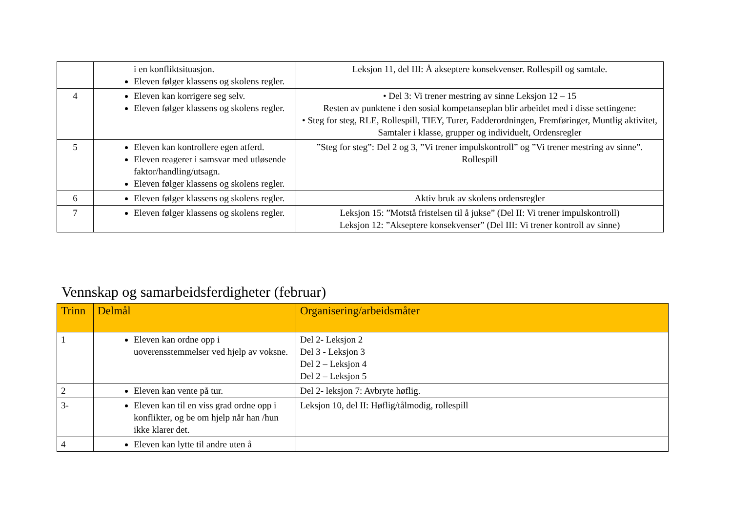| | i en konfliktsituasjon. Eleven følger klassens og skolens regler. | Leksjon 11, del III: Å akseptere konsekvenser. Rollespill og samtale. |
| 4 | Eleven kan korrigere seg selv. Eleven følger klassens og skolens regler. | • Del 3: Vi trener mestring av sinne Leksjon 12 – 15 Resten av punktene i den sosial kompetanseplan blir arbeidet med i disse settingene: • Steg for steg, RLE, Rollespill, TIEY, Turer, Fadderordningen, Fremføringer, Muntlig aktivitet, Samtaler i klasse, grupper og individuelt, Ordensregler |
| 5 | Eleven kan kontrollere egen atferd. Eleven reagerer i samsvar med utløsende faktor/handling/utsagn. Eleven følger klassens og skolens regler. | ”Steg for steg”: Del 2 og 3, ”Vi trener impulskontroll” og ”Vi trener mestring av sinne”. Rollespill |
| 6 | Eleven følger klassens og skolens regler. | Aktiv bruk av skolens ordensregler |
| 7 | Eleven følger klassens og skolens regler. | Leksjon 15: ”Motstå fristelsen til å jukse” (Del II: Vi trener impulskontroll) Leksjon 12: ”Akseptere konsekvenser” (Del III: Vi trener kontroll av sinne) |
Vennskap og samarbeidsferdigheter (februar)
| Trinn | Delmål | Organisering/arbeidsmåter |
| 1 | Eleven kan ordne opp i uoverensstemmelser ved hjelp av voksne. | Del 2- Leksjon 2 Del 3 - Leksjon 3 Del 2 – Leksjon 4 Del 2 – Leksjon 5 |
| 2 | Eleven kan vente på tur. | Del 2- leksjon 7: Avbryte høflig. |
| 3- | Eleven kan til en viss grad ordne opp i konflikter, og be om hjelp når han /hun ikke klarer det. | Leksjon 10, del II: Høflig/tålmodig, rollespill |
| 4 | Eleven kan lytte til andre uten å | |